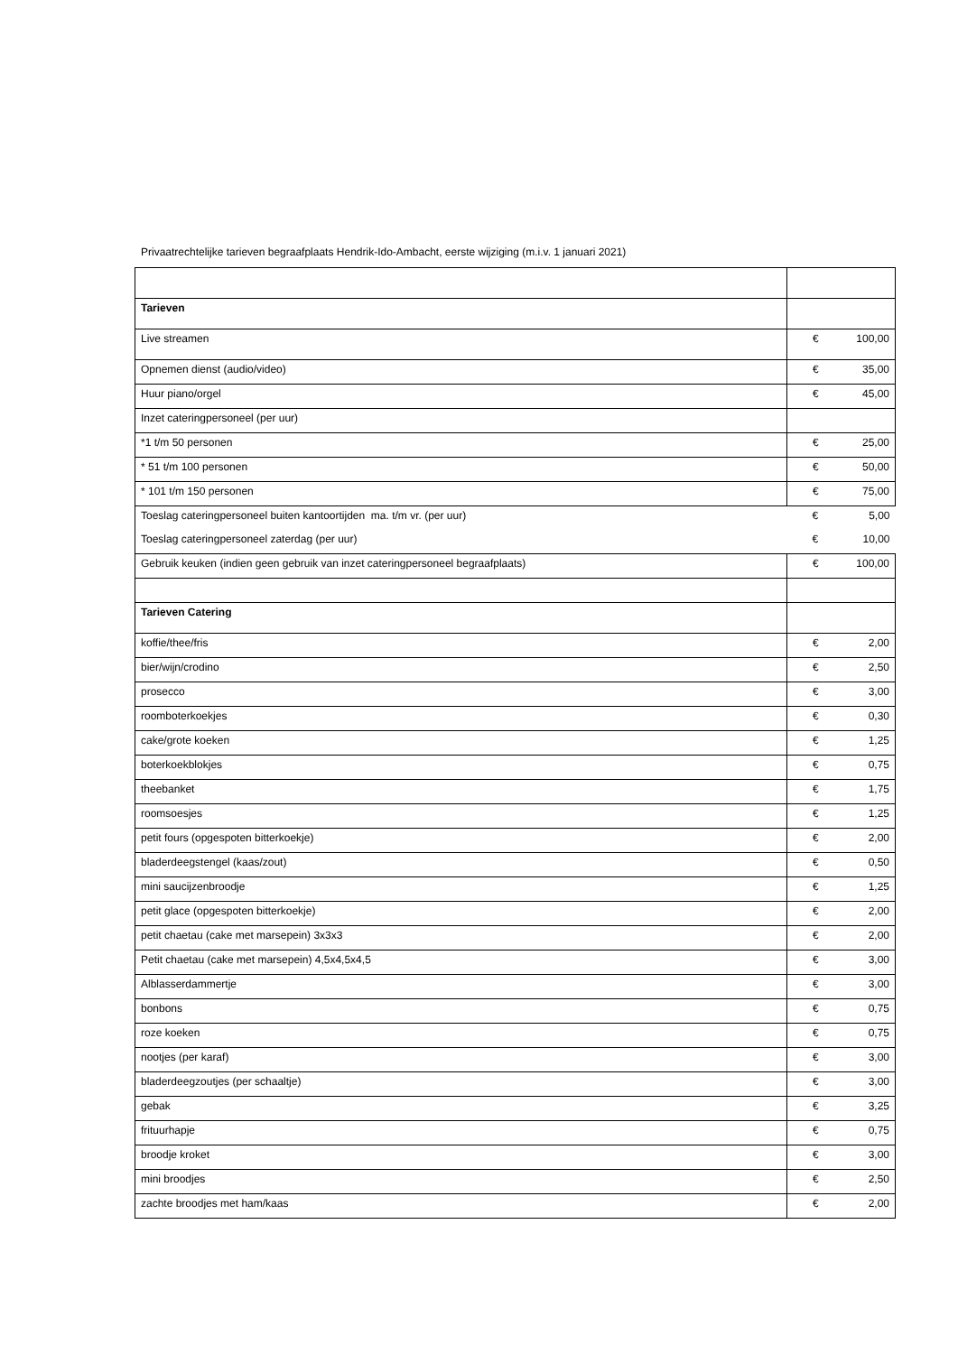Privaatrechtelijke tarieven begraafplaats Hendrik-Ido-Ambacht, eerste wijziging (m.i.v. 1 januari 2021)
| Tarieven | |
| Live streamen | € 100,00 |
| Opnemen dienst (audio/video) | € 35,00 |
| Huur piano/orgel | € 45,00 |
| Inzet cateringpersoneel (per uur) | |
| *1 t/m 50 personen | € 25,00 |
| * 51 t/m 100 personen | € 50,00 |
| * 101 t/m 150 personen | € 75,00 |
| Toeslag cateringpersoneel buiten kantoortijden ma. t/m vr. (per uur) | € 5,00 |
| Toeslag cateringpersoneel zaterdag (per uur) | € 10,00 |
| Gebruik keuken (indien geen gebruik van inzet cateringpersoneel begraafplaats) | € 100,00 |
| Tarieven Catering | |
| koffie/thee/fris | € 2,00 |
| bier/wijn/crodino | € 2,50 |
| prosecco | € 3,00 |
| roomboterkoekjes | € 0,30 |
| cake/grote koeken | € 1,25 |
| boterkoekblokjes | € 0,75 |
| theebanket | € 1,75 |
| roomsoesjes | € 1,25 |
| petit fours (opgespoten bitterkoekje) | € 2,00 |
| bladerdeegstengel (kaas/zout) | € 0,50 |
| mini saucijzenbroodje | € 1,25 |
| petit glace (opgespoten bitterkoekje) | € 2,00 |
| petit chaetau (cake met marsepein) 3x3x3 | € 2,00 |
| Petit chaetau (cake met marsepein) 4,5x4,5x4,5 | € 3,00 |
| Alblasserdammertje | € 3,00 |
| bonbons | € 0,75 |
| roze koeken | € 0,75 |
| nootjes (per karaf) | € 3,00 |
| bladerdeegzoutjes (per schaaltje) | € 3,00 |
| gebak | € 3,25 |
| frituurhapje | € 0,75 |
| broodje kroket | € 3,00 |
| mini broodjes | € 2,50 |
| zachte broodjes met ham/kaas | € 2,00 |